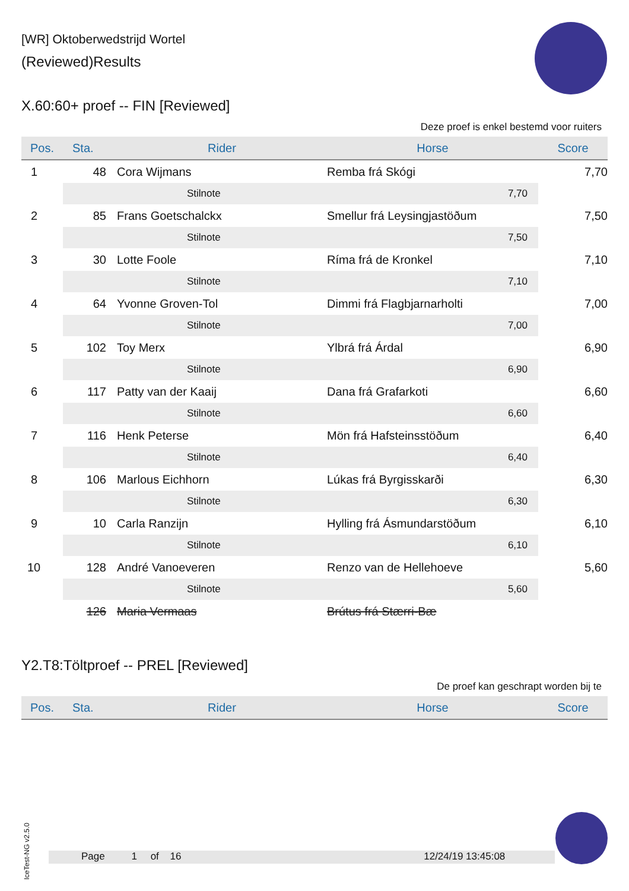[WR] Oktoberwedstrijd Wortel
(Reviewed)Results
X.60:60+ proef -- FIN [Reviewed]
Deze proef is enkel bestemd voor ruiters
| Pos. | Sta. | Rider | Horse | Score |
| --- | --- | --- | --- | --- |
| 1 | 48 | Cora Wijmans | Remba frá Skógi | 7,70 |
| | | Stilnote | 7,70 | |
| 2 | 85 | Frans Goetschalckx | Smellur frá Leysingjastöðum | 7,50 |
| | | Stilnote | 7,50 | |
| 3 | 30 | Lotte Foole | Ríma frá de Kronkel | 7,10 |
| | | Stilnote | 7,10 | |
| 4 | 64 | Yvonne Groven-Tol | Dimmi frá Flagbjarnarholti | 7,00 |
| | | Stilnote | 7,00 | |
| 5 | 102 | Toy Merx | Ylbrá frá Árdal | 6,90 |
| | | Stilnote | 6,90 | |
| 6 | 117 | Patty van der Kaaij | Dana frá Grafarkoti | 6,60 |
| | | Stilnote | 6,60 | |
| 7 | 116 | Henk Peterse | Mön frá Hafsteinsstöðum | 6,40 |
| | | Stilnote | 6,40 | |
| 8 | 106 | Marlous Eichhorn | Lúkas frá Byrgisskarði | 6,30 |
| | | Stilnote | 6,30 | |
| 9 | 10 | Carla Ranzijn | Hylling frá Ásmundarstöðum | 6,10 |
| | | Stilnote | 6,10 | |
| 10 | 128 | André Vanoeveren | Renzo van de Hellehoeve | 5,60 |
| | | Stilnote | 5,60 | |
| | 126 | Maria Vermaas | Brútus frá Stærri-Bæ | |
Y2.T8:Töltproef -- PREL [Reviewed]
De proef kan geschrapt worden bij te
| Pos. | Sta. | Rider | Horse | Score |
| --- | --- | --- | --- | --- |
IceTest-NG v2.5.0
Page 1 of 16 12/24/19 13:45:08